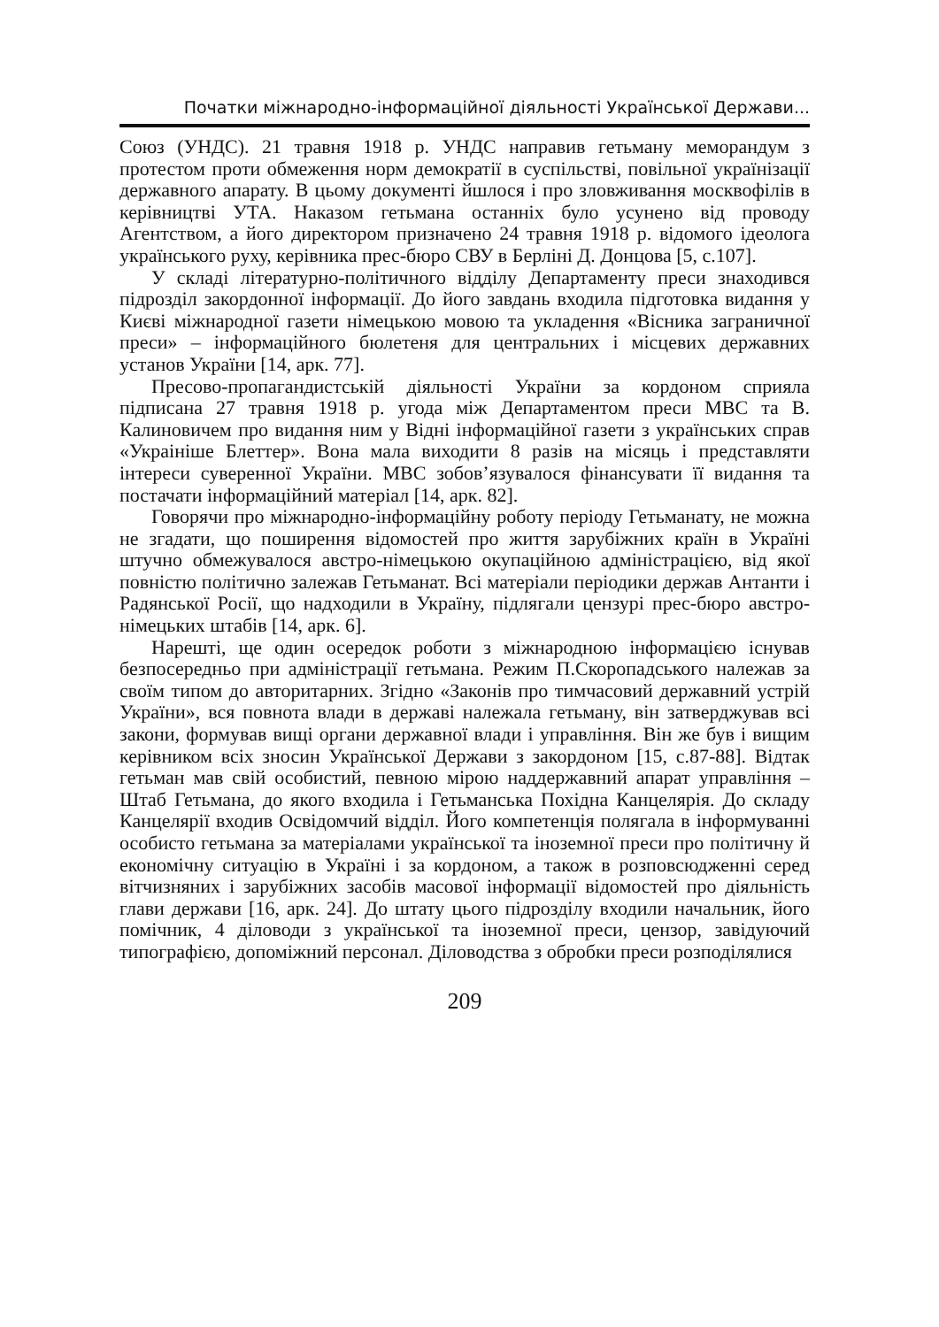Початки міжнародно-інформаційної діяльності Української Держави...
Союз (УНДС). 21 травня 1918 р. УНДС направив гетьману меморандум з протестом проти обмеження норм демократії в суспільстві, повільної українізації державного апарату. В цьому документі йшлося і про зловживання москвофілів в керівництві УТА. Наказом гетьмана останніх було усунено від проводу Агентством, а його директором призначено 24 травня 1918 р. відомого ідеолога українського руху, керівника прес-бюро СВУ в Берліні Д. Донцова [5, с.107].
У складі літературно-політичного відділу Департаменту преси знаходився підрозділ закордонної інформації. До його завдань входила підготовка видання у Києві міжнародної газети німецькою мовою та укладення «Вісника заграничної преси» – інформаційного бюлетеня для центральних і місцевих державних установ України [14, арк. 77].
Пресово-пропагандистській діяльності України за кордоном сприяла підписана 27 травня 1918 р. угода між Департаментом преси МВС та В. Калиновичем про видання ним у Відні інформаційної газети з українських справ «Украініше Блеттер». Вона мала виходити 8 разів на місяць і представляти інтереси суверенної України. МВС зобов’язувалося фінансувати її видання та постачати інформаційний матеріал [14, арк. 82].
Говорячи про міжнародно-інформаційну роботу періоду Гетьманату, не можна не згадати, що поширення відомостей про життя зарубіжних країн в Україні штучно обмежувалося австро-німецькою окупаційною адміністрацією, від якої повністю політично залежав Гетьманат. Всі матеріали періодики держав Антанти і Радянської Росії, що надходили в Україну, підлягали цензурі прес-бюро австро-німецьких штабів [14, арк. 6].
Нарешті, ще один осередок роботи з міжнародною інформацією існував безпосередньо при адміністрації гетьмана. Режим П.Скоропадського належав за своїм типом до авторитарних. Згідно «Законів про тимчасовий державний устрій України», вся повнота влади в державі належала гетьману, він затверджував всі закони, формував вищі органи державної влади і управління. Він же був і вищим керівником всіх зносин Української Держави з закордоном [15, с.87-88]. Відтак гетьман мав свій особистий, певною мірою наддержавний апарат управління – Штаб Гетьмана, до якого входила і Гетьманська Похідна Канцелярія. До складу Канцелярії входив Освідомчий відділ. Його компетенція полягала в інформуванні особисто гетьмана за матеріалами української та іноземної преси про політичну й економічну ситуацію в Україні і за кордоном, а також в розповсюдженні серед вітчизняних і зарубіжних засобів масової інформації відомостей про діяльність глави держави [16, арк. 24]. До штату цього підрозділу входили начальник, його помічник, 4 діловоди з української та іноземної преси, цензор, завідуючий типографією, допоміжний персонал. Діловодства з обробки преси розподілялися
209